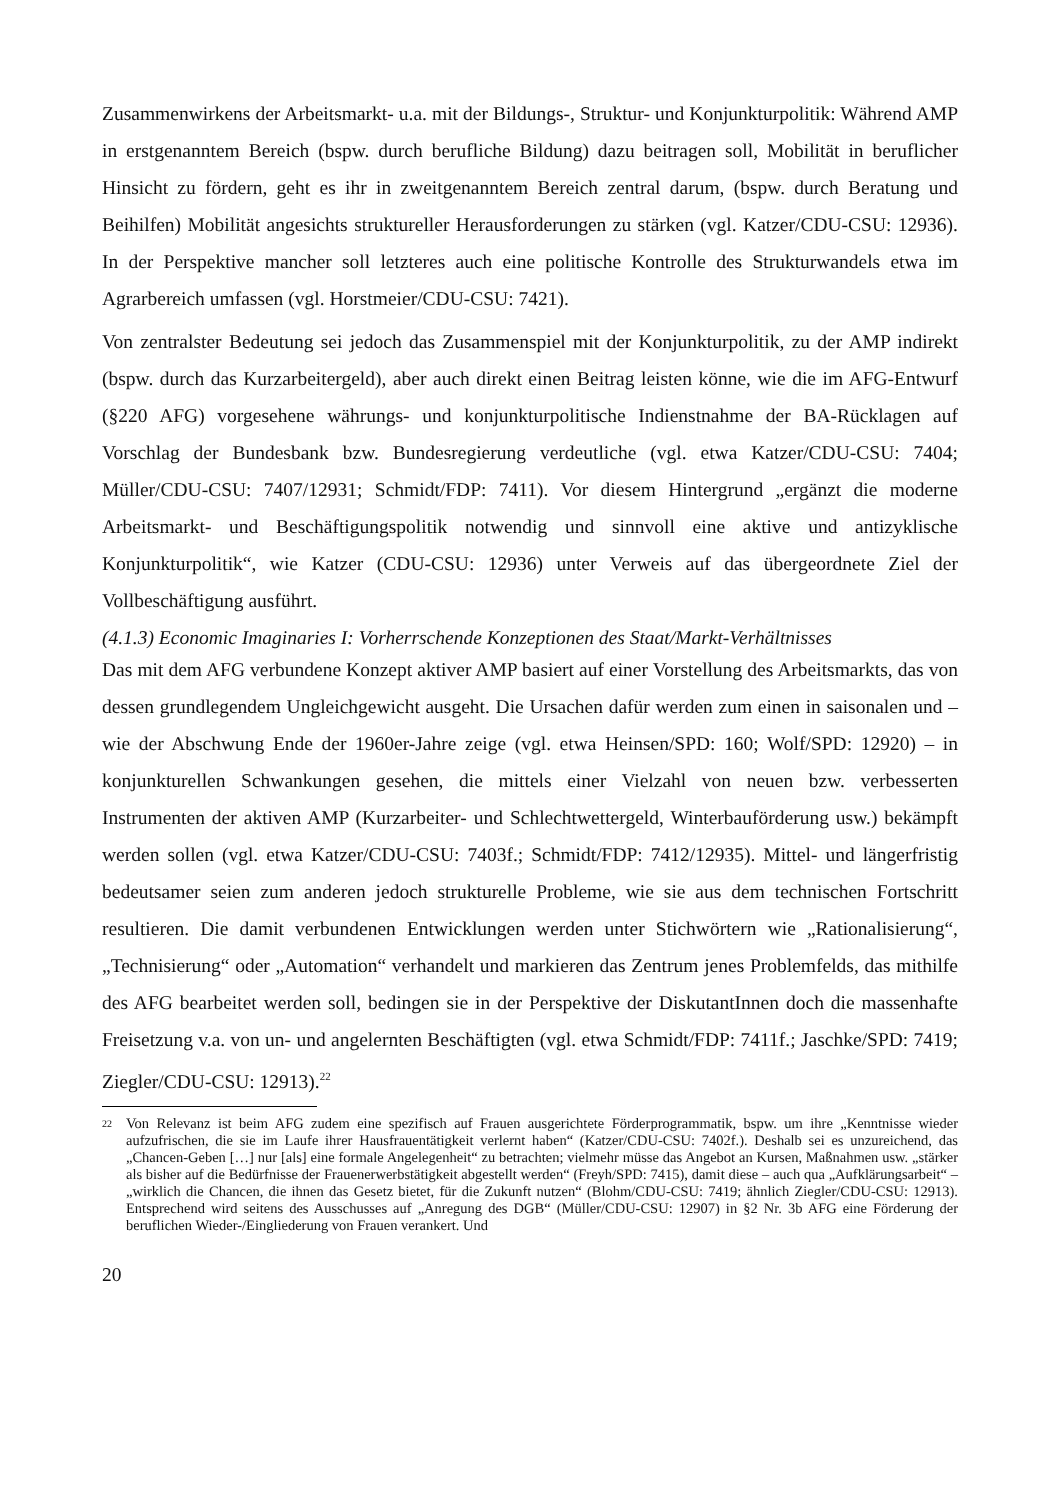Zusammenwirkens der Arbeitsmarkt- u.a. mit der Bildungs-, Struktur- und Konjunkturpolitik: Während AMP in erstgenanntem Bereich (bspw. durch berufliche Bildung) dazu beitragen soll, Mobilität in beruflicher Hinsicht zu fördern, geht es ihr in zweitgenanntem Bereich zentral darum, (bspw. durch Beratung und Beihilfen) Mobilität angesichts struktureller Herausforderungen zu stärken (vgl. Katzer/CDU-CSU: 12936). In der Perspektive mancher soll letzteres auch eine politische Kontrolle des Strukturwandels etwa im Agrarbereich umfassen (vgl. Horstmeier/CDU-CSU: 7421).
Von zentralster Bedeutung sei jedoch das Zusammenspiel mit der Konjunkturpolitik, zu der AMP indirekt (bspw. durch das Kurzarbeitergeld), aber auch direkt einen Beitrag leisten könne, wie die im AFG-Entwurf (§220 AFG) vorgesehene währungs- und konjunkturpolitische Indienstnahme der BA-Rücklagen auf Vorschlag der Bundesbank bzw. Bundesregierung verdeutliche (vgl. etwa Katzer/CDU-CSU: 7404; Müller/CDU-CSU: 7407/12931; Schmidt/FDP: 7411). Vor diesem Hintergrund „ergänzt die moderne Arbeitsmarkt- und Beschäftigungspolitik notwendig und sinnvoll eine aktive und antizyklische Konjunkturpolitik“, wie Katzer (CDU-CSU: 12936) unter Verweis auf das übergeordnete Ziel der Vollbeschäftigung ausführt.
(4.1.3) Economic Imaginaries I: Vorherrschende Konzeptionen des Staat/Markt-Verhältnisses
Das mit dem AFG verbundene Konzept aktiver AMP basiert auf einer Vorstellung des Arbeitsmarkts, das von dessen grundlegendem Ungleichgewicht ausgeht. Die Ursachen dafür werden zum einen in saisonalen und – wie der Abschwung Ende der 1960er-Jahre zeige (vgl. etwa Heinsen/SPD: 160; Wolf/SPD: 12920) – in konjunkturellen Schwankungen gesehen, die mittels einer Vielzahl von neuen bzw. verbesserten Instrumenten der aktiven AMP (Kurzarbeiter- und Schlechtwettergeld, Winterbauförderung usw.) bekämpft werden sollen (vgl. etwa Katzer/CDU-CSU: 7403f.; Schmidt/FDP: 7412/12935). Mittel- und längerfristig bedeutsamer seien zum anderen jedoch strukturelle Probleme, wie sie aus dem technischen Fortschritt resultieren. Die damit verbundenen Entwicklungen werden unter Stichwörtern wie „Rationalisierung“, „Technisierung“ oder „Automation“ verhandelt und markieren das Zentrum jenes Problemfelds, das mithilfe des AFG bearbeitet werden soll, bedingen sie in der Perspektive der DiskutantInnen doch die massenhafte Freisetzung v.a. von un- und angelernten Beschäftigten (vgl. etwa Schmidt/FDP: 7411f.; Jaschke/SPD: 7419; Ziegler/CDU-CSU: 12913).<sup>22</sup>
22 Von Relevanz ist beim AFG zudem eine spezifisch auf Frauen ausgerichtete Förderprogrammatik, bspw. um ihre „Kenntnisse wieder aufzufrischen, die sie im Laufe ihrer Hausfrauentätigkeit verlernt haben“ (Katzer/CDU-CSU: 7402f.). Deshalb sei es unzureichend, das „Chancen-Geben […] nur [als] eine formale Angelegenheit“ zu betrachten; vielmehr müsse das Angebot an Kursen, Maßnahmen usw. „stärker als bisher auf die Bedürfnisse der Frauenerwerbstätigkeit abgestellt werden“ (Freyh/SPD: 7415), damit diese – auch qua „Aufklärungsarbeit“ – „wirklich die Chancen, die ihnen das Gesetz bietet, für die Zukunft nutzen“ (Blohm/CDU-CSU: 7419; ähnlich Ziegler/CDU-CSU: 12913). Entsprechend wird seitens des Ausschusses auf „Anregung des DGB“ (Müller/CDU-CSU: 12907) in §2 Nr. 3b AFG eine Förderung der beruflichen Wieder-/Eingliederung von Frauen verankert. Und
20